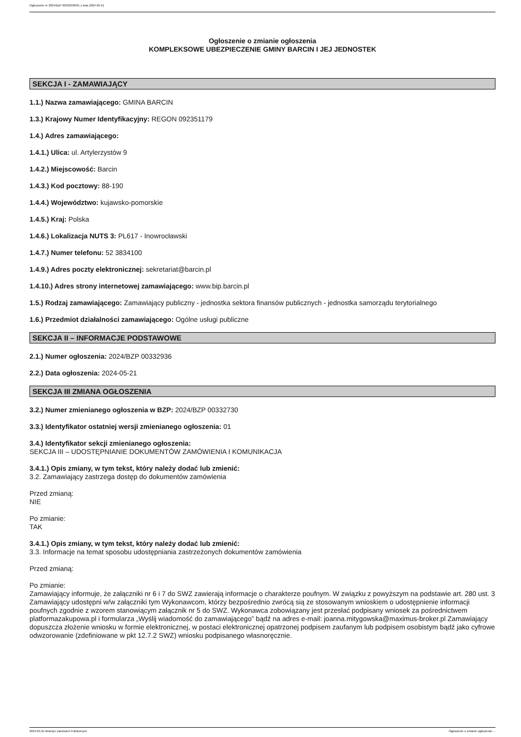Ogłoszenie nr 2024/BZP 00332936/01 z dnia 2024-05-21
Ogłoszenie o zmianie ogłoszenia
KOMPLEKSOWE UBEZPIECZENIE GMINY BARCIN I JEJ JEDNOSTEK
SEKCJA I - ZAMAWIAJĄCY
1.1.) Nazwa zamawiającego: GMINA BARCIN
1.3.) Krajowy Numer Identyfikacyjny: REGON 092351179
1.4.) Adres zamawiającego:
1.4.1.) Ulica: ul. Artylerzystów 9
1.4.2.) Miejscowość: Barcin
1.4.3.) Kod pocztowy: 88-190
1.4.4.) Województwo: kujawsko-pomorskie
1.4.5.) Kraj: Polska
1.4.6.) Lokalizacja NUTS 3: PL617 - Inowrocławski
1.4.7.) Numer telefonu: 52 3834100
1.4.9.) Adres poczty elektronicznej: sekretariat@barcin.pl
1.4.10.) Adres strony internetowej zamawiającego: www.bip.barcin.pl
1.5.) Rodzaj zamawiającego: Zamawiający publiczny - jednostka sektora finansów publicznych - jednostka samorządu terytorialnego
1.6.) Przedmiot działalności zamawiającego: Ogólne usługi publiczne
SEKCJA II – INFORMACJE PODSTAWOWE
2.1.) Numer ogłoszenia: 2024/BZP 00332936
2.2.) Data ogłoszenia: 2024-05-21
SEKCJA III ZMIANA OGŁOSZENIA
3.2.) Numer zmienianego ogłoszenia w BZP: 2024/BZP 00332730
3.3.) Identyfikator ostatniej wersji zmienianego ogłoszenia: 01
3.4.) Identyfikator sekcji zmienianego ogłoszenia:
SEKCJA III – UDOSTĘPNIANIE DOKUMENTÓW ZAMÓWIENIA I KOMUNIKACJA
3.4.1.) Opis zmiany, w tym tekst, który należy dodać lub zmienić:
3.2. Zamawiający zastrzega dostęp do dokumentów zamówienia
Przed zmianą:
NIE
Po zmianie:
TAK
3.4.1.) Opis zmiany, w tym tekst, który należy dodać lub zmienić:
3.3. Informacje na temat sposobu udostępniania zastrzeżonych dokumentów zamówienia
Przed zmianą:
Po zmianie:
Zamawiający informuje, że załączniki nr 6 i 7 do SWZ zawierają informacje o charakterze poufnym. W związku z powyższym na podstawie art. 280 ust. 3 Zamawiający udostępni w/w załączniki tym Wykonawcom, którzy bezpośrednio zwrócą sią ze stosowanym wnioskiem o udostępnienie informacji poufnych zgodnie z wzorem stanowiącym załącznik nr 5 do SWZ. Wykonawca zobowiązany jest przesłać podpisany wniosek za pośrednictwem platformazakupowa.pl i formularza „Wyślij wiadomość do zamawiającego” bądź na adres e-mail: joanna.mitygowska@maximus-broker.pl Zamawiający dopuszcza złożenie wniosku w formie elektronicznej, w postaci elektronicznej opatrzonej podpisem zaufanym lub podpisem osobistym bądź jako cyfrowe odwzorowanie (zdefiniowane w pkt 12.7.2 SWZ) wniosku podpisanego własnoręcznie.
2024-05-21 Biuletyn Zamówień Publicznych Ogłoszenie o zmianie ogłoszenia - -